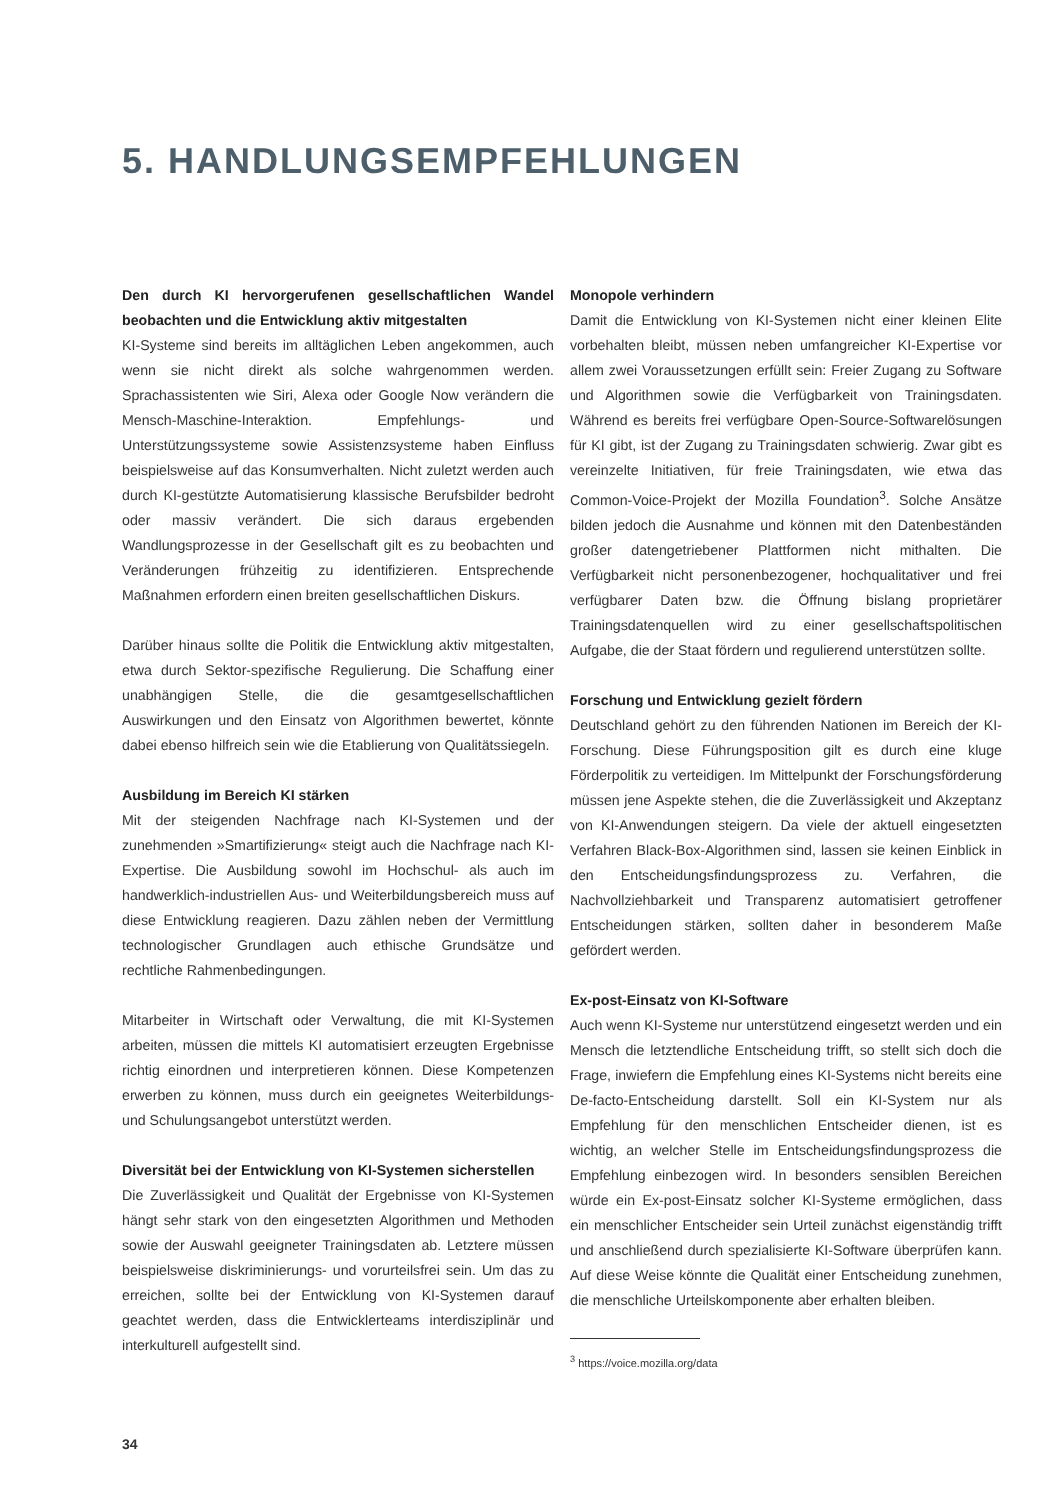5. HANDLUNGSEMPFEHLUNGEN
Den durch KI hervorgerufenen gesellschaftlichen Wandel beobachten und die Entwicklung aktiv mitgestalten
KI-Systeme sind bereits im alltäglichen Leben angekommen, auch wenn sie nicht direkt als solche wahrgenommen werden. Sprachassistenten wie Siri, Alexa oder Google Now verändern die Mensch-Maschine-Interaktion. Empfehlungs- und Unterstützungssysteme sowie Assistenzsysteme haben Einfluss beispielsweise auf das Konsumverhalten. Nicht zuletzt werden auch durch KI-gestützte Automatisierung klassische Berufsbilder bedroht oder massiv verändert. Die sich daraus ergebenden Wandlungsprozesse in der Gesellschaft gilt es zu beobachten und Veränderungen frühzeitig zu identifizieren. Entsprechende Maßnahmen erfordern einen breiten gesellschaftlichen Diskurs.
Darüber hinaus sollte die Politik die Entwicklung aktiv mitgestalten, etwa durch Sektor-spezifische Regulierung. Die Schaffung einer unabhängigen Stelle, die die gesamtgesellschaftlichen Auswirkungen und den Einsatz von Algorithmen bewertet, könnte dabei ebenso hilfreich sein wie die Etablierung von Qualitätssiegeln.
Ausbildung im Bereich KI stärken
Mit der steigenden Nachfrage nach KI-Systemen und der zunehmenden »Smartifizierung« steigt auch die Nachfrage nach KI-Expertise. Die Ausbildung sowohl im Hochschul- als auch im handwerklich-industriellen Aus- und Weiterbildungsbereich muss auf diese Entwicklung reagieren. Dazu zählen neben der Vermittlung technologischer Grundlagen auch ethische Grundsätze und rechtliche Rahmenbedingungen.
Mitarbeiter in Wirtschaft oder Verwaltung, die mit KI-Systemen arbeiten, müssen die mittels KI automatisiert erzeugten Ergebnisse richtig einordnen und interpretieren können. Diese Kompetenzen erwerben zu können, muss durch ein geeignetes Weiterbildungs- und Schulungsangebot unterstützt werden.
Diversität bei der Entwicklung von KI-Systemen sicherstellen
Die Zuverlässigkeit und Qualität der Ergebnisse von KI-Systemen hängt sehr stark von den eingesetzten Algorithmen und Methoden sowie der Auswahl geeigneter Trainingsdaten ab. Letztere müssen beispielsweise diskriminierungs- und vorurteilsfrei sein. Um das zu erreichen, sollte bei der Entwicklung von KI-Systemen darauf geachtet werden, dass die Entwicklerteams interdisziplinär und interkulturell aufgestellt sind.
Monopole verhindern
Damit die Entwicklung von KI-Systemen nicht einer kleinen Elite vorbehalten bleibt, müssen neben umfangreicher KI-Expertise vor allem zwei Voraussetzungen erfüllt sein: Freier Zugang zu Software und Algorithmen sowie die Verfügbarkeit von Trainingsdaten. Während es bereits frei verfügbare Open-Source-Softwarelösungen für KI gibt, ist der Zugang zu Trainingsdaten schwierig. Zwar gibt es vereinzelte Initiativen, für freie Trainingsdaten, wie etwa das Common-Voice-Projekt der Mozilla Foundation<sup>3</sup>. Solche Ansätze bilden jedoch die Ausnahme und können mit den Datenbeständen großer datengetriebener Plattformen nicht mithalten. Die Verfügbarkeit nicht personenbezogener, hochqualitativer und frei verfügbarer Daten bzw. die Öffnung bislang proprietärer Trainingsdatenquellen wird zu einer gesellschaftspolitischen Aufgabe, die der Staat fördern und regulierend unterstützen sollte.
Forschung und Entwicklung gezielt fördern
Deutschland gehört zu den führenden Nationen im Bereich der KI-Forschung. Diese Führungsposition gilt es durch eine kluge Förderpolitik zu verteidigen. Im Mittelpunkt der Forschungsförderung müssen jene Aspekte stehen, die die Zuverlässigkeit und Akzeptanz von KI-Anwendungen steigern. Da viele der aktuell eingesetzten Verfahren Black-Box-Algorithmen sind, lassen sie keinen Einblick in den Entscheidungsfindungsprozess zu. Verfahren, die Nachvollziehbarkeit und Transparenz automatisiert getroffener Entscheidungen stärken, sollten daher in besonderem Maße gefördert werden.
Ex-post-Einsatz von KI-Software
Auch wenn KI-Systeme nur unterstützend eingesetzt werden und ein Mensch die letztendliche Entscheidung trifft, so stellt sich doch die Frage, inwiefern die Empfehlung eines KI-Systems nicht bereits eine De-facto-Entscheidung darstellt. Soll ein KI-System nur als Empfehlung für den menschlichen Entscheider dienen, ist es wichtig, an welcher Stelle im Entscheidungsfindungsprozess die Empfehlung einbezogen wird. In besonders sensiblen Bereichen würde ein Ex-post-Einsatz solcher KI-Systeme ermöglichen, dass ein menschlicher Entscheider sein Urteil zunächst eigenständig trifft und anschließend durch spezialisierte KI-Software überprüfen kann. Auf diese Weise könnte die Qualität einer Entscheidung zunehmen, die menschliche Urteilskomponente aber erhalten bleiben.
<sup>3</sup> https://voice.mozilla.org/data
34